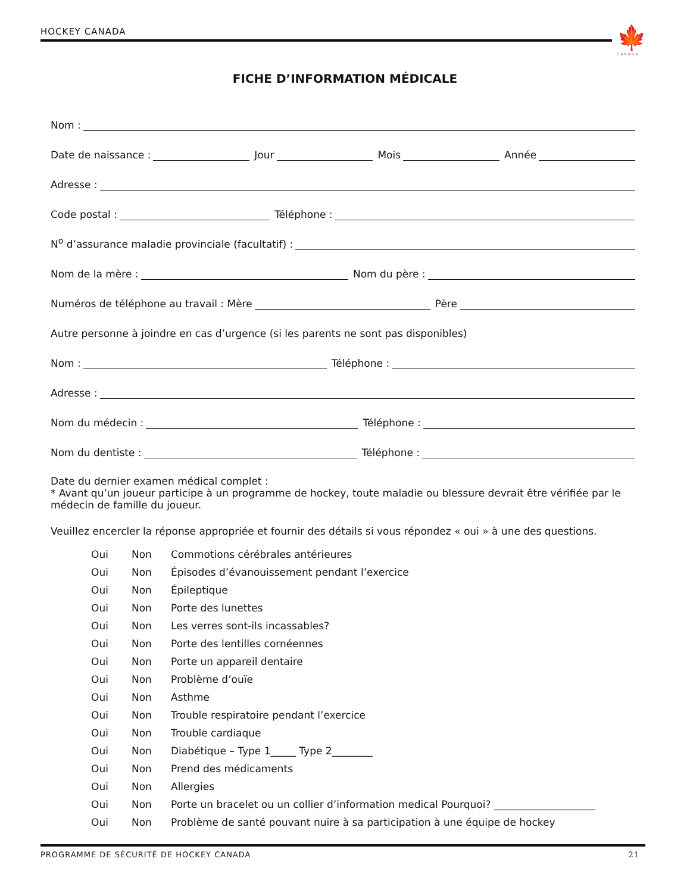HOCKEY CANADA 🍁
CANADA
FICHE D’INFORMATION MÉDICALE
Nom :
Date de naissance :
Jour
Mois
Année
Adresse :
Code postal :
Téléphone :
N<sup>o</sup> d’assurance maladie provinciale (facultatif) :
Nom de la mère :
Nom du père :
Numéros de téléphone au travail : Mère
Père
Autre personne à joindre en cas d’urgence (si les parents ne sont pas disponibles)
Nom :
Téléphone :
Adresse :
Nom du médecin :
Téléphone :
Nom du dentiste :
Téléphone :
Date du dernier examen médical complet :
* Avant qu’un joueur participe à un programme de hockey, toute maladie ou blessure devrait être vérifiée par le médecin de famille du joueur.
Veuillez encercler la réponse appropriée et fournir des détails si vous répondez « oui » à une des questions.
Oui Non Commotions cérébrales antérieures
Oui Non Épisodes d’évanouissement pendant l’exercice
Oui Non Épileptique
Oui Non Porte des lunettes
Oui Non Les verres sont-ils incassables?
Oui Non Porte des lentilles cornéennes
Oui Non Porte un appareil dentaire
Oui Non Problème d’ouïe
Oui Non Asthme
Oui Non Trouble respiratoire pendant l’exercice
Oui Non Trouble cardiaque
Oui Non Diabétique – Type 1_____ Type 2________
Oui Non Prend des médicaments
Oui Non Allergies
Oui Non Porte un bracelet ou un collier d’information medical Pourquoi? ____________________
Oui Non Problème de santé pouvant nuire à sa participation à une équipe de hockey
PROGRAMME DE SÉCURITÉ DE HOCKEY CANADA 21